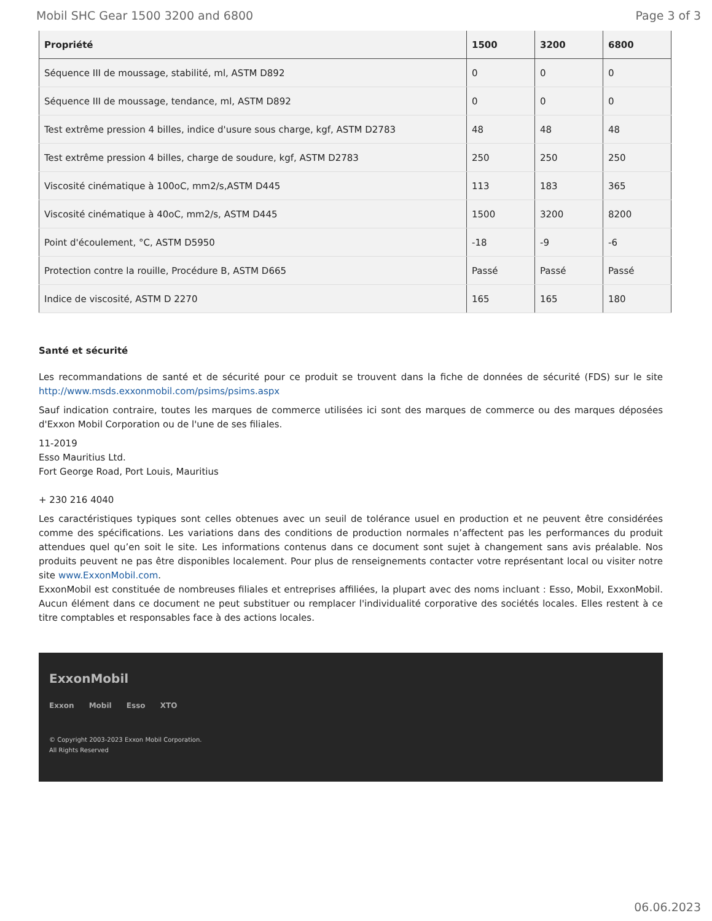Mobil SHC Gear 1500 3200 and 6800 Page 3 of 3
| Propriété | 1500 | 3200 | 6800 |
| --- | --- | --- | --- |
| Séquence III de moussage, stabilité, ml, ASTM D892 | 0 | 0 | 0 |
| Séquence III de moussage, tendance, ml, ASTM D892 | 0 | 0 | 0 |
| Test extrême pression 4 billes, indice d'usure sous charge, kgf, ASTM D2783 | 48 | 48 | 48 |
| Test extrême pression 4 billes, charge de soudure, kgf, ASTM D2783 | 250 | 250 | 250 |
| Viscosité cinématique à 100oC, mm2/s,ASTM D445 | 113 | 183 | 365 |
| Viscosité cinématique à 40oC, mm2/s, ASTM D445 | 1500 | 3200 | 8200 |
| Point d'écoulement, °C, ASTM D5950 | -18 | -9 | -6 |
| Protection contre la rouille, Procédure B, ASTM D665 | Passé | Passé | Passé |
| Indice de viscosité, ASTM D 2270 | 165 | 165 | 180 |
Santé et sécurité
Les recommandations de santé et de sécurité pour ce produit se trouvent dans la fiche de données de sécurité (FDS) sur le site http://www.msds.exxonmobil.com/psims/psims.aspx
Sauf indication contraire, toutes les marques de commerce utilisées ici sont des marques de commerce ou des marques déposées d'Exxon Mobil Corporation ou de l'une de ses filiales.
11-2019
Esso Mauritius Ltd.
Fort George Road, Port Louis, Mauritius
+ 230 216 4040
Les caractéristiques typiques sont celles obtenues avec un seuil de tolérance usuel en production et ne peuvent être considérées comme des spécifications. Les variations dans des conditions de production normales n’affectent pas les performances du produit attendues quel qu’en soit le site. Les informations contenus dans ce document sont sujet à changement sans avis préalable. Nos produits peuvent ne pas être disponibles localement. Pour plus de renseignements contacter votre représentant local ou visiter notre site www.ExxonMobil.com.
ExxonMobil est constituée de nombreuses filiales et entreprises affiliées, la plupart avec des noms incluant : Esso, Mobil, ExxonMobil. Aucun élément dans ce document ne peut substituer ou remplacer l'individualité corporative des sociétés locales. Elles restent à ce titre comptables et responsables face à des actions locales.
ExxonMobil
Exxon Mobil Esso XTO
© Copyright 2003-2023 Exxon Mobil Corporation. All Rights Reserved
06.06.2023